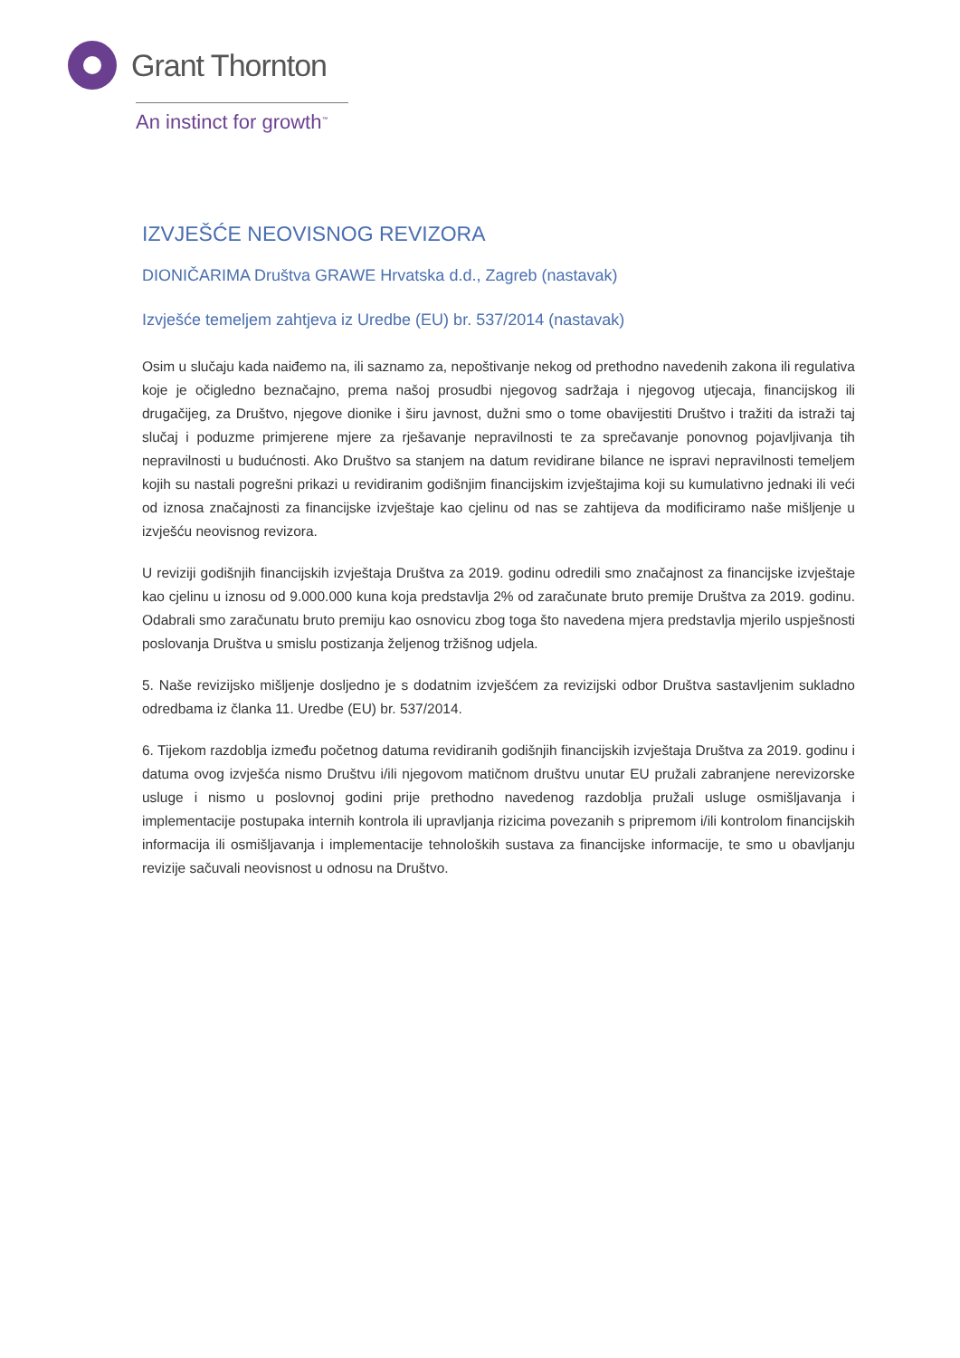Grant Thornton
An instinct for growth<sup>™</sup>
IZVJEŠĆE NEOVISNOG REVIZORA
DIONIČARIMA Društva GRAWE Hrvatska d.d., Zagreb (nastavak)
Izvješće temeljem zahtjeva iz Uredbe (EU) br. 537/2014 (nastavak)
Osim u slučaju kada naiđemo na, ili saznamo za, nepoštivanje nekog od prethodno navedenih zakona ili regulativa koje je očigledno beznačajno, prema našoj prosudbi njegovog sadržaja i njegovog utjecaja, financijskog ili drugačijeg, za Društvo, njegove dionike i širu javnost, dužni smo o tome obavijestiti Društvo i tražiti da istraži taj slučaj i poduzme primjerene mjere za rješavanje nepravilnosti te za sprečavanje ponovnog pojavljivanja tih nepravilnosti u budućnosti. Ako Društvo sa stanjem na datum revidirane bilance ne ispravi nepravilnosti temeljem kojih su nastali pogrešni prikazi u revidiranim godišnjim financijskim izvještajima koji su kumulativno jednaki ili veći od iznosa značajnosti za financijske izvještaje kao cjelinu od nas se zahtijeva da modificiramo naše mišljenje u izvješću neovisnog revizora.
U reviziji godišnjih financijskih izvještaja Društva za 2019. godinu odredili smo značajnost za financijske izvještaje kao cjelinu u iznosu od 9.000.000 kuna koja predstavlja 2% od zaračunate bruto premije Društva za 2019. godinu. Odabrali smo zaračunatu bruto premiju kao osnovicu zbog toga što navedena mjera predstavlja mjerilo uspješnosti poslovanja Društva u smislu postizanja željenog tržišnog udjela.
5. Naše revizijsko mišljenje dosljedno je s dodatnim izvješćem za revizijski odbor Društva sastavljenim sukladno odredbama iz članka 11. Uredbe (EU) br. 537/2014.
6. Tijekom razdoblja između početnog datuma revidiranih godišnjih financijskih izvještaja Društva za 2019. godinu i datuma ovog izvješća nismo Društvu i/ili njegovom matičnom društvu unutar EU pružali zabranjene nerevizorske usluge i nismo u poslovnoj godini prije prethodno navedenog razdoblja pružali usluge osmišljavanja i implementacije postupaka internih kontrola ili upravljanja rizicima povezanih s pripremom i/ili kontrolom financijskih informacija ili osmišljavanja i implementacije tehnoloških sustava za financijske informacije, te smo u obavljanju revizije sačuvali neovisnost u odnosu na Društvo.